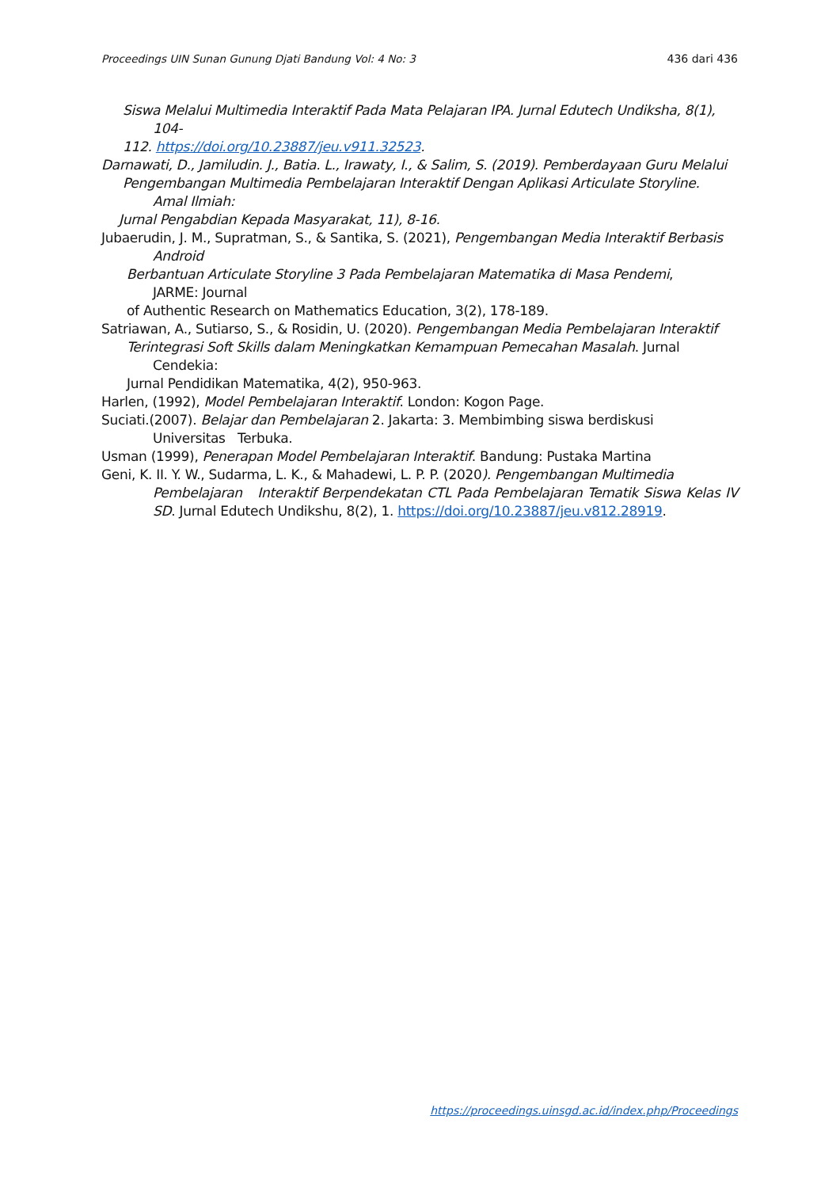Proceedings UIN Sunan Gunung Djati Bandung Vol: 4 No: 3 436 dari 436
Siswa Melalui Multimedia Interaktif Pada Mata Pelajaran IPA. Jurnal Edutech Undiksha, 8(1),
104-
112. https://doi.org/10.23887/jeu.v911.32523.
Darnawati, D., Jamiludin. J., Batia. L., Irawaty, I., & Salim, S. (2019). Pemberdayaan Guru Melalui
Pengembangan Multimedia Pembelajaran Interaktif Dengan Aplikasi Articulate Storyline.
Amal Ilmiah:
Jurnal Pengabdian Kepada Masyarakat, 11), 8-16.
Jubaerudin, J. M., Supratman, S., & Santika, S. (2021), Pengembangan Media Interaktif Berbasis
Android
Berbantuan Articulate Storyline 3 Pada Pembelajaran Matematika di Masa Pendemi,
JARME: Journal
of Authentic Research on Mathematics Education, 3(2), 178-189.
Satriawan, A., Sutiarso, S., & Rosidin, U. (2020). Pengembangan Media Pembelajaran Interaktif
Terintegrasi Soft Skills dalam Meningkatkan Kemampuan Pemecahan Masalah. Jurnal
Cendekia:
Jurnal Pendidikan Matematika, 4(2), 950-963.
Harlen, (1992), Model Pembelajaran Interaktif. London: Kogon Page.
Suciati.(2007). Belajar dan Pembelajaran 2. Jakarta: 3. Membimbing siswa berdiskusi
Universitas Terbuka.
Usman (1999), Penerapan Model Pembelajaran Interaktif. Bandung: Pustaka Martina
Geni, K. II. Y. W., Sudarma, L. K., & Mahadewi, L. P. P. (2020). Pengembangan Multimedia
Pembelajaran Interaktif Berpendekatan CTL Pada Pembelajaran Tematik Siswa Kelas IV SD. Jurnal Edutech Undikshu, 8(2), 1. https://doi.org/10.23887/jeu.v812.28919.
https://proceedings.uinsgd.ac.id/index.php/Proceedings